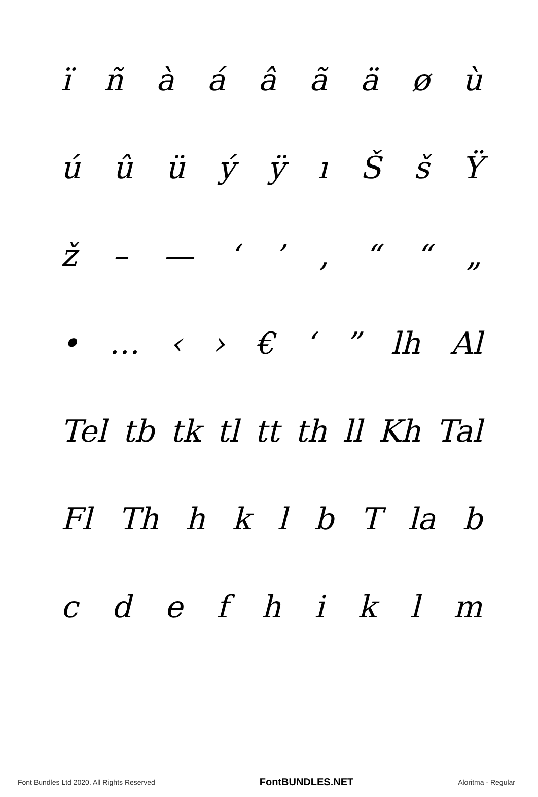ïñàáâãäøù
úûüýÿıŠšŸ
ž – — ‘’ ‚ ““„
• … ‹ › € ‘” lh Al
Tel tb tk tl tt th ll Kh Tal
Fl Th hklbT la b
cdefhiklm
Font Bundles Ltd 2020. All Rights Reserved FontBUNDLES.NET Aloritma - Regular